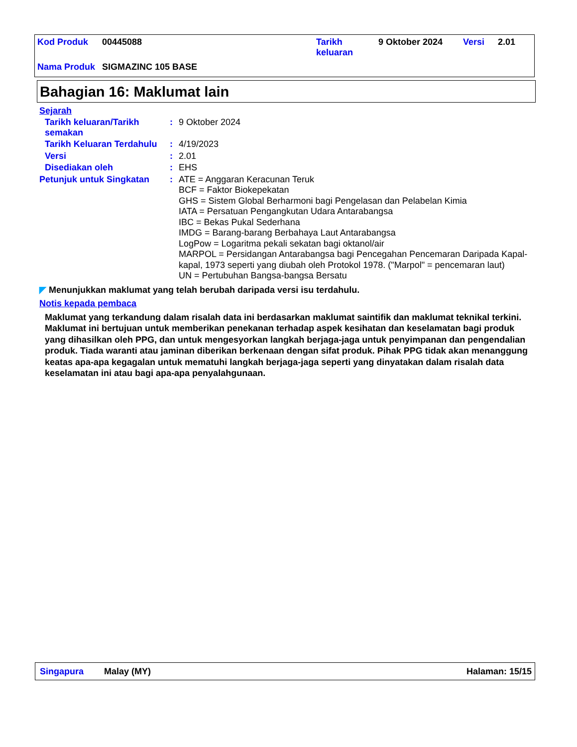| Kod Produk | 00445088 | Tarikh keluaran | 9 Oktober 2024 | Versi | 2.01 |
| Nama Produk | SIGMAZINC 105 BASE | | | | |
Bahagian 16: Maklumat lain
Sejarah
Tarikh keluaran/Tarikh semakan
:
9 Oktober 2024
Tarikh Keluaran Terdahulu
:
4/19/2023
Versi :
2.01
Disediakan oleh :
EHS
Petunjuk untuk Singkatan :
ATE = Anggaran Keracunan Teruk
BCF = Faktor Biokepekatan
GHS = Sistem Global Berharmoni bagi Pengelasan dan Pelabelan Kimia
IATA = Persatuan Pengangkutan Udara Antarabangsa
IBC = Bekas Pukal Sederhana
IMDG = Barang-barang Berbahaya Laut Antarabangsa
LogPow = Logaritma pekali sekatan bagi oktanol/air
MARPOL = Persidangan Antarabangsa bagi Pencegahan Pencemaran Daripada Kapal-kapal, 1973 seperti yang diubah oleh Protokol 1978. ("Marpol" = pencemaran laut)
UN = Pertubuhan Bangsa-bangsa Bersatu
◤ Menunjukkan maklumat yang telah berubah daripada versi isu terdahulu.
Notis kepada pembaca
Maklumat yang terkandung dalam risalah data ini berdasarkan maklumat saintifik dan maklumat teknikal terkini.
Maklumat ini bertujuan untuk memberikan penekanan terhadap aspek kesihatan dan keselamatan bagi produk yang dihasilkan oleh PPG, dan untuk mengesyorkan langkah berjaga-jaga untuk penyimpanan dan pengendalian produk. Tiada waranti atau jaminan diberikan berkenaan dengan sifat produk. Pihak PPG tidak akan menanggung keatas apa-apa kegagalan untuk mematuhi langkah berjaga-jaga seperti yang dinyatakan dalam risalah data keselamatan ini atau bagi apa-apa penyalahgunaan.
Singapura Malay (MY) Halaman: 15/15